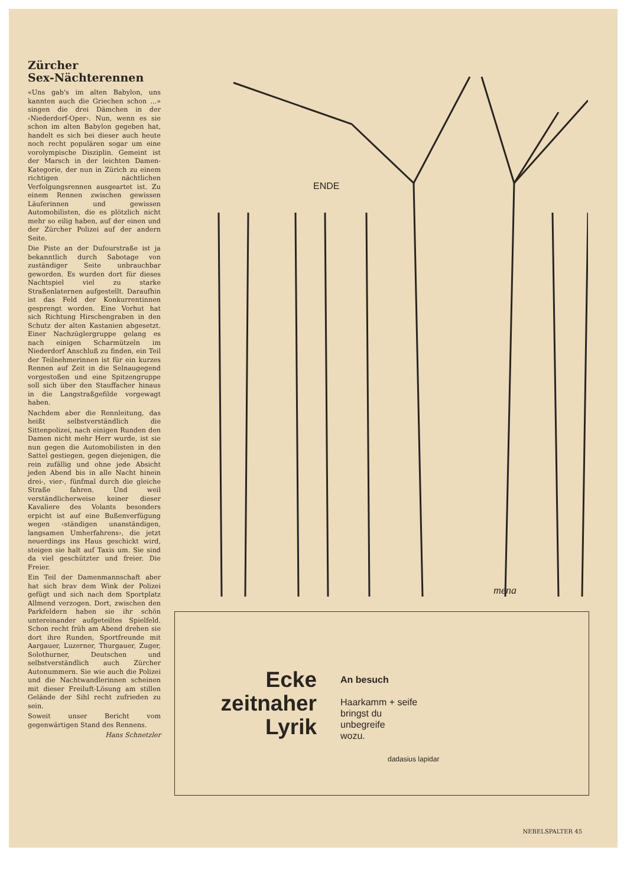Zürcher
Sex-Nächterennen
«Uns gab's im alten Babylon, uns kannten auch die Griechen schon ...» singen die drei Dämchen in der ‹Niederdorf-Oper›. Nun, wenn es sie schon im alten Babylon gegeben hat, handelt es sich bei dieser auch heute noch recht populären sogar um eine vorolympische Disziplin. Gemeint ist der Marsch in der leichten Damen-Kategorie, der nun in Zürich zu einem richtigen nächtlichen Verfolgungsrennen ausgeartet ist. Zu einem Rennen zwischen gewissen Läuferinnen und gewissen Automobilisten, die es plötzlich nicht mehr so eilig haben, auf der einen und der Zürcher Polizei auf der andern Seite.
Die Piste an der Dufourstraße ist ja bekanntlich durch Sabotage von zuständiger Seite unbrauchbar geworden. Es wurden dort für dieses Nachtspiel viel zu starke Straßenlaternen aufgestellt. Daraufhin ist das Feld der Konkurrentinnen gesprengt worden. Eine Vorhut hat sich Richtung Hirschengraben in den Schutz der alten Kastanien abgesetzt. Einer Nachzüglergruppe gelang es nach einigen Scharmützeln im Niederdorf Anschluß zu finden, ein Teil der Teilnehmerinnen ist für ein kurzes Rennen auf Zeit in die Selnaugegend vorgestoßen und eine Spitzengruppe soll sich über den Stauffacher hinaus in die Langstraßgefilde vorgewagt haben.
Nachdem aber die Rennleitung, das heißt selbstverständlich die Sittenpolizei, nach einigen Runden den Damen nicht mehr Herr wurde, ist sie nun gegen die Automobilisten in den Sattel gestiegen, gegen diejenigen, die rein zufällig und ohne jede Absicht jeden Abend bis in alle Nacht hinein drei-, vier-, fünfmal durch die gleiche Straße fahren. Und weil verständlicherweise keiner dieser Kavaliere des Volants besonders erpicht ist auf eine Bußenverfügung wegen ‹ständigen unanständigen, langsamen Umherfahrens›, die jetzt neuerdings ins Haus geschickt wird, steigen sie halt auf Taxis um. Sie sind da viel geschützter und freier. Die Freier.
Ein Teil der Damenmannschaft aber hat sich brav dem Wink der Polizei gefügt und sich nach dem Sportplatz Allmend verzogen. Dort, zwischen den Parkfeldern haben sie ihr schön untereinander aufgeteiltes Spielfeld. Schon recht früh am Abend drehen sie dort ihre Runden, Sportfreunde mit Aargauer, Luzerner, Thurgauer, Zuger, Solothurner, Deutschen und selbstverständlich auch Zürcher Autonummern. Sie wie auch die Polizei und die Nachtwandlerinnen scheinen mit dieser Freiluft-Lösung am stillen Gelände der Sihl recht zufrieden zu sein.
Soweit unser Bericht vom gegenwärtigen Stand des Rennens.
Hans Schnetzler
ENDE
mena
Ecke
zeitnaher
Lyrik
An besuch
Haarkamm + seife
bringst du
unbegreife
wozu.
dadasius lapidar
NEBELSPALTER 45